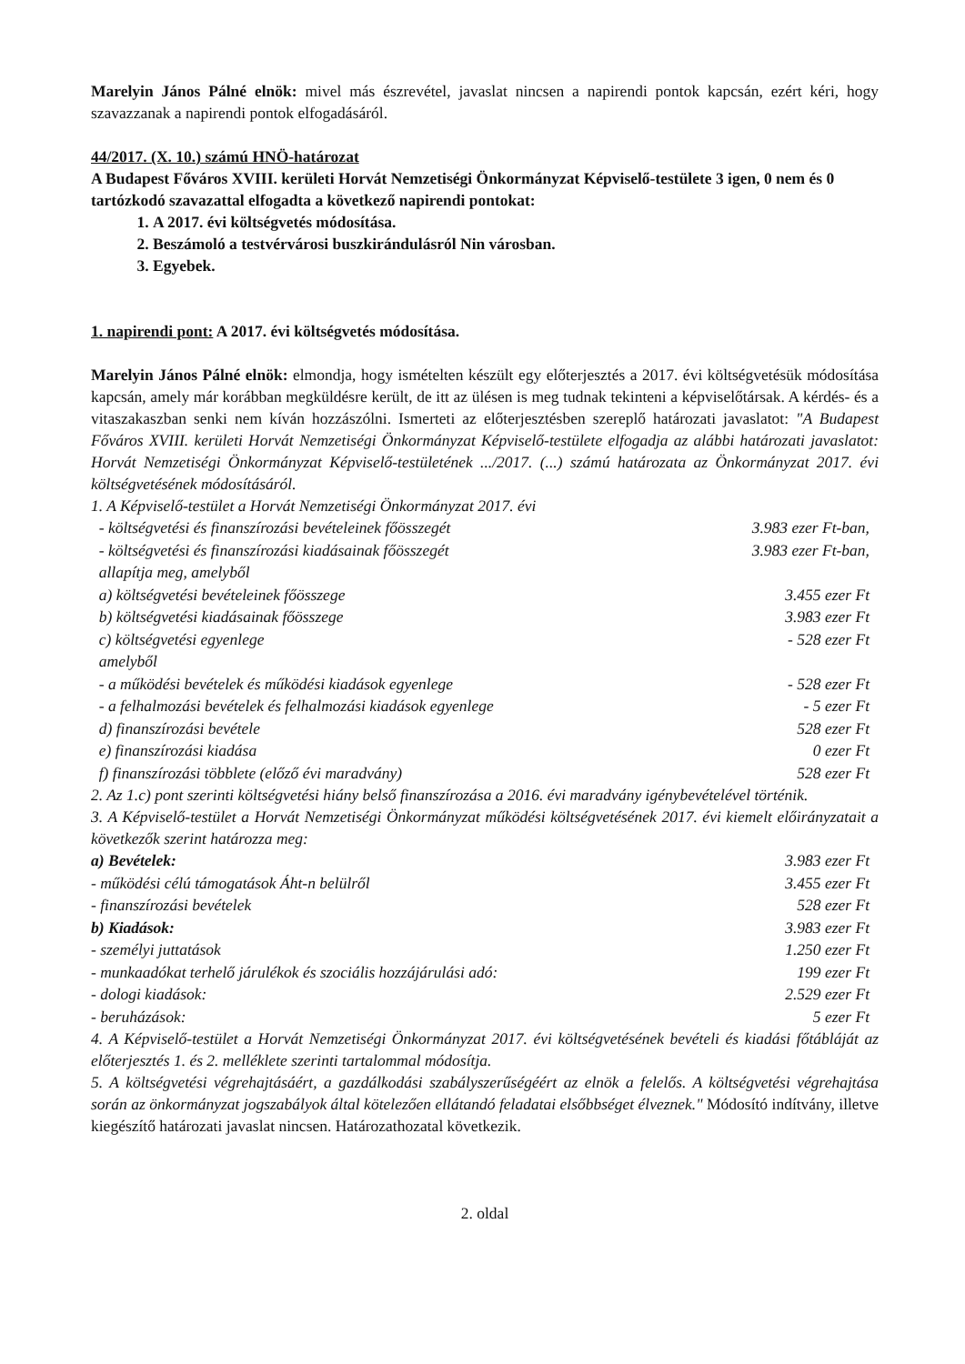Marelyin János Pálné elnök: mivel más észrevétel, javaslat nincsen a napirendi pontok kapcsán, ezért kéri, hogy szavazzanak a napirendi pontok elfogadásáról.
44/2017. (X. 10.) számú HNÖ-határozat
A Budapest Főváros XVIII. kerületi Horvát Nemzetiségi Önkormányzat Képviselő-testülete 3 igen, 0 nem és 0 tartózkodó szavazattal elfogadta a következő napirendi pontokat:
1. A 2017. évi költségvetés módosítása.
2. Beszámoló a testvérvárosi buszkirándulásról Nin városban.
3. Egyebek.
1. napirendi pont: A 2017. évi költségvetés módosítása.
Marelyin János Pálné elnök: elmondja, hogy ismételten készült egy előterjesztés a 2017. évi költségvetésük módosítása kapcsán, amely már korábban megküldésre került, de itt az ülésen is meg tudnak tekinteni a képviselőtársak. A kérdés- és a vitaszakaszban senki nem kíván hozzászólni. Ismerteti az előterjesztésben szereplő határozati javaslatot: "A Budapest Főváros XVIII. kerületi Horvát Nemzetiségi Önkormányzat Képviselő-testülete elfogadja az alábbi határozati javaslatot: Horvát Nemzetiségi Önkormányzat Képviselő-testületének .../2017. (...) számú határozata az Önkormányzat 2017. évi költségvetésének módosításáról.
1. A Képviselő-testület a Horvát Nemzetiségi Önkormányzat 2017. évi
| - költségvetési és finanszírozási bevételeinek főösszegét | 3.983 ezer Ft-ban, |
| - költségvetési és finanszírozási kiadásainak főösszegét | 3.983 ezer Ft-ban, |
| allapítja meg, amelyből | |
| a) költségvetési bevételeinek főösszege | 3.455 ezer Ft |
| b) költségvetési kiadásainak főösszege | 3.983 ezer Ft |
| c) költségvetési egyenlege | - 528 ezer Ft |
| amelyből | |
| - a működési bevételek és működési kiadások egyenlege | - 528 ezer Ft |
| - a felhalmozási bevételek és felhalmozási kiadások egyenlege | - 5 ezer Ft |
| d) finanszírozási bevétele | 528 ezer Ft |
| e) finanszírozási kiadása | 0 ezer Ft |
| f) finanszírozási többlete (előző évi maradvány) | 528 ezer Ft |
2. Az 1.c) pont szerinti költségvetési hiány belső finanszírozása a 2016. évi maradvány igénybevételével történik.
3. A Képviselő-testület a Horvát Nemzetiségi Önkormányzat működési költségvetésének 2017. évi kiemelt előirányzatait a következők szerint határozza meg:
| a) Bevételek: | 3.983 ezer Ft |
| - működési célú támogatások Áht-n belülről | 3.455 ezer Ft |
| - finanszírozási bevételek | 528 ezer Ft |
| b) Kiadások: | 3.983 ezer Ft |
| - személyi juttatások | 1.250 ezer Ft |
| - munkaadókat terhelő járulékok és szociális hozzájárulási adó: | 199 ezer Ft |
| - dologi kiadások: | 2.529 ezer Ft |
| - beruházások: | 5 ezer Ft |
4. A Képviselő-testület a Horvát Nemzetiségi Önkormányzat 2017. évi költségvetésének bevételi és kiadási főtábláját az előterjesztés 1. és 2. melléklete szerinti tartalommal módosítja.
5. A költségvetési végrehajtásáért, a gazdálkodási szabályszerűségéért az elnök a felelős. A költségvetési végrehajtása során az önkormányzat jogszabályok által kötelezően ellátandó feladatai elsőbbséget élveznek." Módosító indítvány, illetve kiegészítő határozati javaslat nincsen. Határozathozatal következik.
2. oldal